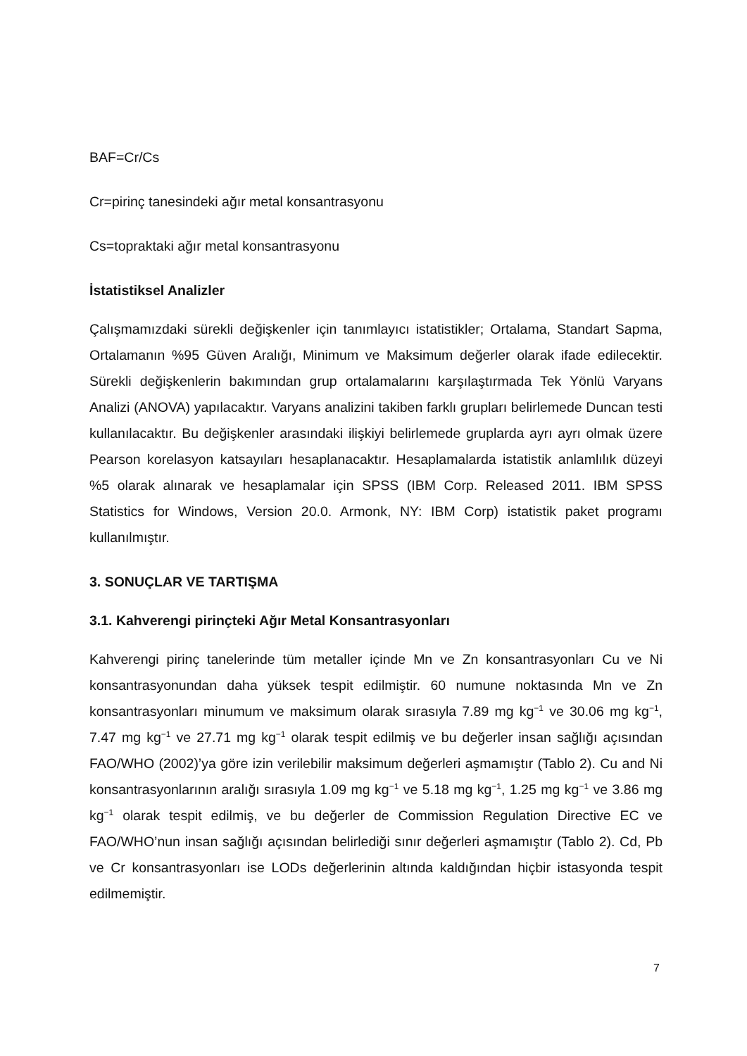BAF=Cr/Cs
Cr=pirinç tanesindeki ağır metal konsantrasyonu
Cs=topraktaki ağır metal konsantrasyonu
İstatistiksel Analizler
Çalışmamızdaki sürekli değişkenler için tanımlayıcı istatistikler; Ortalama, Standart Sapma, Ortalamanın %95 Güven Aralığı, Minimum ve Maksimum değerler olarak ifade edilecektir. Sürekli değişkenlerin bakımından grup ortalamalarını karşılaştırmada Tek Yönlü Varyans Analizi (ANOVA) yapılacaktır. Varyans analizini takiben farklı grupları belirlemede Duncan testi kullanılacaktır. Bu değişkenler arasındaki ilişkiyi belirlemede gruplarda ayrı ayrı olmak üzere Pearson korelasyon katsayıları hesaplanacaktır. Hesaplamalarda istatistik anlamlılık düzeyi %5 olarak alınarak ve hesaplamalar için SPSS (IBM Corp. Released 2011. IBM SPSS Statistics for Windows, Version 20.0. Armonk, NY: IBM Corp) istatistik paket programı kullanılmıştır.
3. SONUÇLAR VE TARTIŞMA
3.1. Kahverengi pirinçteki Ağır Metal Konsantrasyonları
Kahverengi pirinç tanelerinde tüm metaller içinde Mn ve Zn konsantrasyonları Cu ve Ni konsantrasyonundan daha yüksek tespit edilmiştir. 60 numune noktasında Mn ve Zn konsantrasyonları minumum ve maksimum olarak sırasıyla 7.89 mg kg<sup>−1</sup> ve 30.06 mg kg<sup>−1</sup>, 7.47 mg kg<sup>−1</sup> ve 27.71 mg kg<sup>−1</sup> olarak tespit edilmiş ve bu değerler insan sağlığı açısından FAO/WHO (2002)’ya göre izin verilebilir maksimum değerleri aşmamıştır (Tablo 2). Cu and Ni konsantrasyonlarının aralığı sırasıyla 1.09 mg kg<sup>−1</sup> ve 5.18 mg kg<sup>−1</sup>, 1.25 mg kg<sup>−1</sup> ve 3.86 mg kg<sup>−1</sup> olarak tespit edilmiş, ve bu değerler de Commission Regulation Directive EC ve FAO/WHO’nun insan sağlığı açısından belirlediği sınır değerleri aşmamıştır (Tablo 2). Cd, Pb ve Cr konsantrasyonları ise LODs değerlerinin altında kaldığından hiçbir istasyonda tespit edilmemiştir.
7